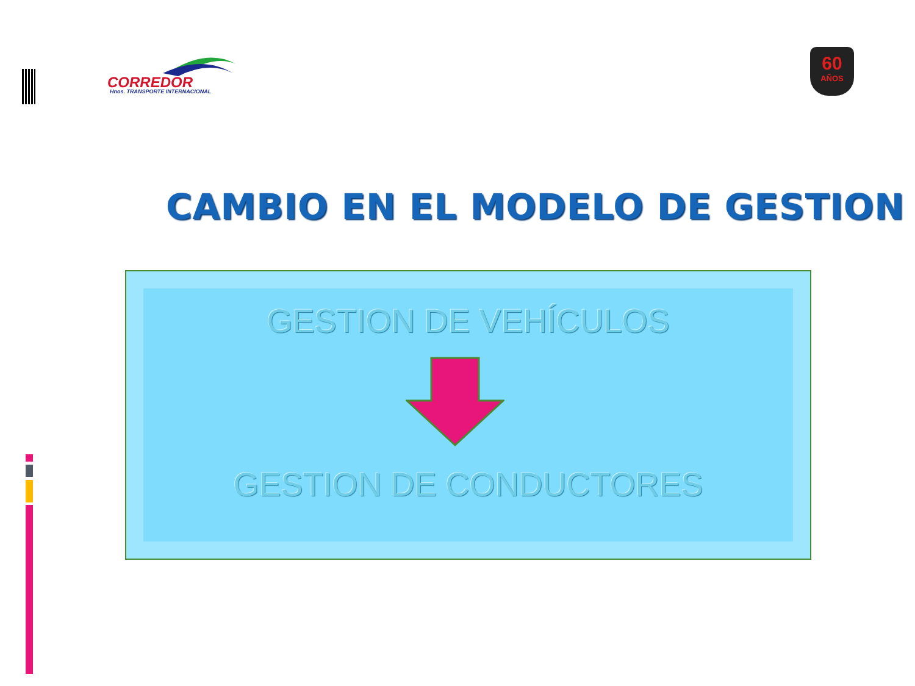CORREDOR
Hnos. TRANSPORTE INTERNACIONAL
60
AÑOS
CAMBIO EN EL MODELO DE GESTION
GESTION DE VEHÍCULOS
GESTION DE CONDUCTORES